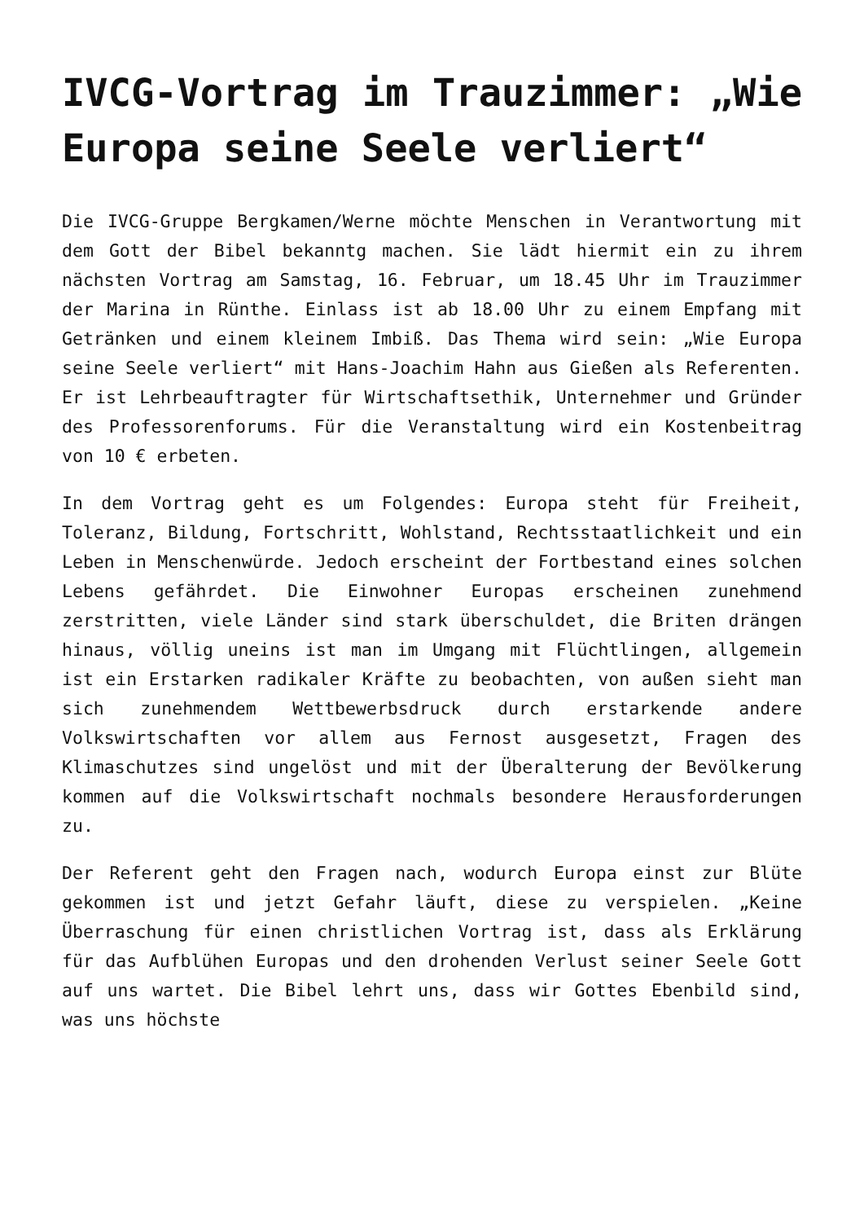IVCG-Vortrag im Trauzimmer: „Wie Europa seine Seele verliert“
Die IVCG-Gruppe Bergkamen/Werne möchte Menschen in Verantwortung mit dem Gott der Bibel bekanntg machen. Sie lädt hiermit ein zu ihrem nächsten Vortrag am Samstag, 16. Februar, um 18.45 Uhr im Trauzimmer der Marina in Rünthe. Einlass ist ab 18.00 Uhr zu einem Empfang mit Getränken und einem kleinem Imbiß. Das Thema wird sein: „Wie Europa seine Seele verliert“ mit Hans-Joachim Hahn aus Gießen als Referenten. Er ist Lehrbeauftragter für Wirtschaftsethik, Unternehmer und Gründer des Professorenforums. Für die Veranstaltung wird ein Kostenbeitrag von 10 € erbeten.
In dem Vortrag geht es um Folgendes: Europa steht für Freiheit, Toleranz, Bildung, Fortschritt, Wohlstand, Rechtsstaatlichkeit und ein Leben in Menschenwürde. Jedoch erscheint der Fortbestand eines solchen Lebens gefährdet. Die Einwohner Europas erscheinen zunehmend zerstritten, viele Länder sind stark überschuldet, die Briten drängen hinaus, völlig uneins ist man im Umgang mit Flüchtlingen, allgemein ist ein Erstarken radikaler Kräfte zu beobachten, von außen sieht man sich zunehmendem Wettbewerbsdruck durch erstarkende andere Volkswirtschaften vor allem aus Fernost ausgesetzt, Fragen des Klimaschutzes sind ungelöst und mit der Überalterung der Bevölkerung kommen auf die Volkswirtschaft nochmals besondere Herausforderungen zu.
Der Referent geht den Fragen nach, wodurch Europa einst zur Blüte gekommen ist und jetzt Gefahr läuft, diese zu verspielen. „Keine Überraschung für einen christlichen Vortrag ist, dass als Erklärung für das Aufblühen Europas und den drohenden Verlust seiner Seele Gott auf uns wartet. Die Bibel lehrt uns, dass wir Gottes Ebenbild sind, was uns höchste